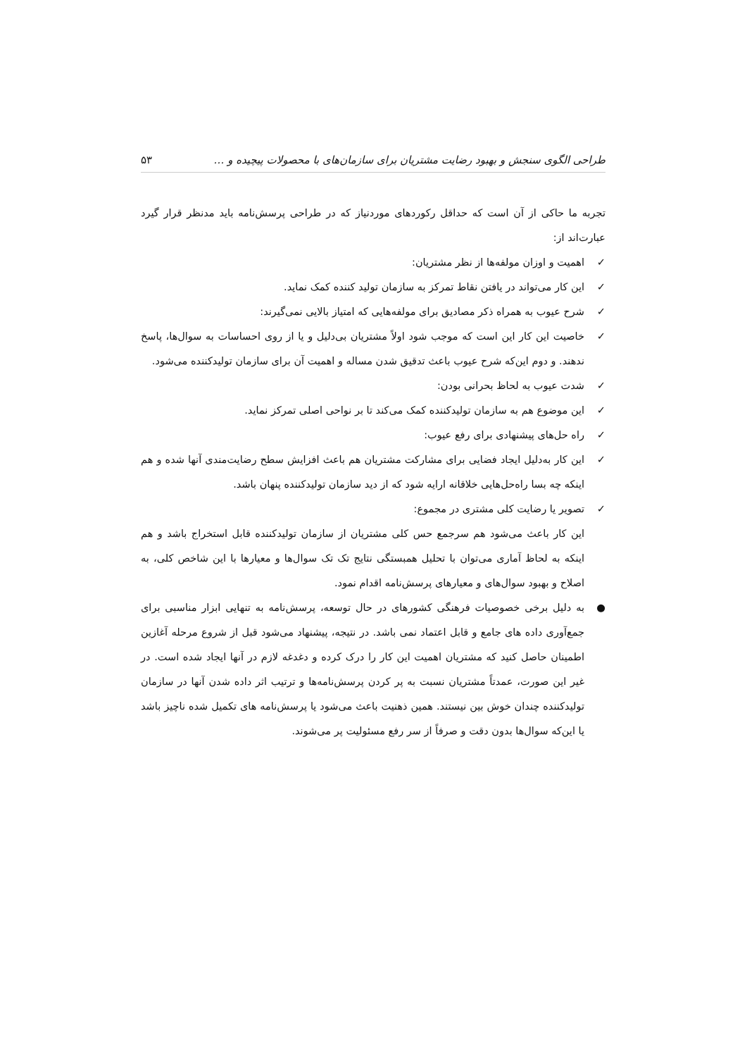طراحی الگوی سنجش و بهبود رضایت مشتریان برای سازمان‌های با محصولات پیچیده و … ۵۳
تجربه ما حاکی از آن است که حداقل رکوردهای موردنیاز که در طراحی پرسش‌نامه باید مدنظر قرار گیرد عبارت‌اند از:
✓ اهمیت و اوزان مولفه‌ها از نظر مشتریان:
✓ این کار می‌تواند در یافتن نقاط تمرکز به سازمان تولید کننده کمک نماید.
✓ شرح عیوب به همراه ذکر مصادیق برای مولفه‌هایی که امتیاز بالایی نمی‌گیرند:
✓ خاصیت این کار این است که موجب شود اولاً مشتریان بی‌دلیل و یا از روی احساسات به سوال‌ها، پاسخ ندهند. و دوم این‌که شرح عیوب باعث تدقیق شدن مساله و اهمیت آن برای سازمان تولیدکننده می‌شود.
✓ شدت عیوب به لحاظ بحرانی بودن:
✓ این موضوع هم به سازمان تولیدکننده کمک می‌کند تا بر نواحی اصلی تمرکز نماید.
✓ راه حل‌های پیشنهادی برای رفع عیوب:
✓ این کار به‌دلیل ایجاد فضایی برای مشارکت مشتریان هم باعث افزایش سطح رضایت‌مندی آنها شده و هم اینکه چه بسا راه‌حل‌هایی خلاقانه ارایه شود که از دید سازمان تولیدکننده پنهان باشد.
✓ تصویر یا رضایت کلی مشتری در مجموع:
این کار باعث می‌شود هم سرجمع حس کلی مشتریان از سازمان تولیدکننده قابل استخراج باشد و هم اینکه به لحاظ آماری می‌توان با تحلیل همبستگی نتایج تک تک سوال‌ها و معیارها با این شاخص کلی، به اصلاح و بهبود سوال‌های و معیارهای پرسش‌نامه اقدام نمود.
● به دلیل برخی خصوصیات فرهنگی کشورهای در حال توسعه، پرسش‌نامه به تنهایی ابزار مناسبی برای جمع‌آوری داده های جامع و قابل اعتماد نمی باشد. در نتیجه، پیشنهاد می‌شود قبل از شروع مرحله آغازین اطمینان حاصل کنید که مشتریان اهمیت این کار را درک کرده و دغدغه لازم در آنها ایجاد شده است. در غیر این صورت، عمدتاً مشتریان نسبت به پر کردن پرسش‌نامه‌ها و ترتیب اثر داده شدن آنها در سازمان تولیدکننده چندان خوش بین نیستند. همین ذهنیت باعث می‌شود یا پرسش‌نامه های تکمیل شده ناچیز باشد یا این‌که سوال‌ها بدون دقت و صرفاً از سر رفع مسئولیت پر می‌شوند.